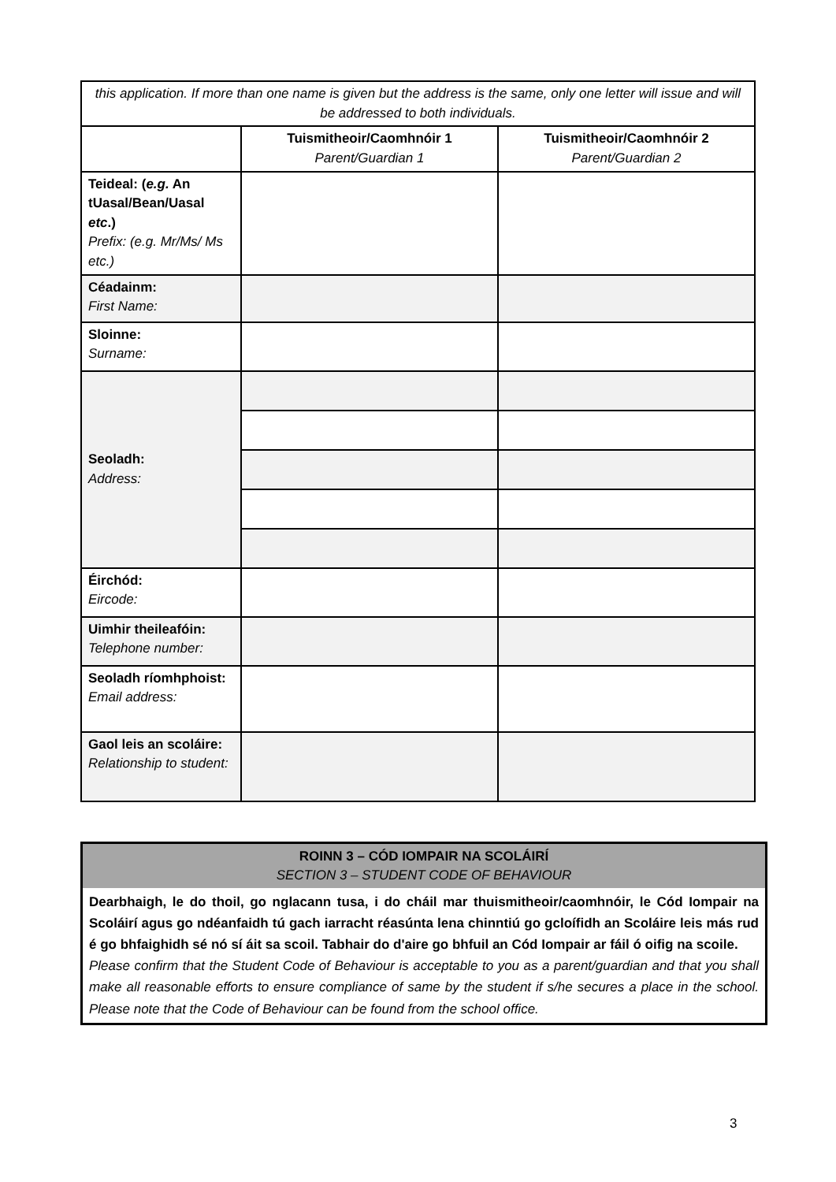| this application. If more than one name is given but the address is the same, only one letter will issue and will be addressed to both individuals. | | |
| | Tuismitheoir/Caomhnóir 1 Parent/Guardian 1 | Tuismitheoir/Caomhnóir 2 Parent/Guardian 2 |
| Teideal: ( e.g. An tUasal/Bean/Uasal etc .) Prefix: (e.g. Mr/Ms/ Ms etc.) | | |
| Céadainm: First Name: | | |
| Sloinne: Surname: | | |
| Seoladh: Address: | | |
| Éirchód: Eircode: | | |
| Uimhir theileafóin: Telephone number: | | |
| Seoladh ríomhphoist: Email address: | | |
| Gaol leis an scoláire: Relationship to student: | | |
ROINN 3 – CÓD IOMPAIR NA SCOLÁIRÍ
SECTION 3 – STUDENT CODE OF BEHAVIOUR
Dearbhaigh, le do thoil, go nglacann tusa, i do cháil mar thuismitheoir/caomhnóir, le Cód Iompair na Scoláirí agus go ndéanfaidh tú gach iarracht réasúnta lena chinntiú go gcloífidh an Scoláire leis más rud é go bhfaighidh sé nó sí áit sa scoil. Tabhair do d'aire go bhfuil an Cód Iompair ar fáil ó oifig na scoile.
Please confirm that the Student Code of Behaviour is acceptable to you as a parent/guardian and that you shall make all reasonable efforts to ensure compliance of same by the student if s/he secures a place in the school. Please note that the Code of Behaviour can be found from the school office.
3